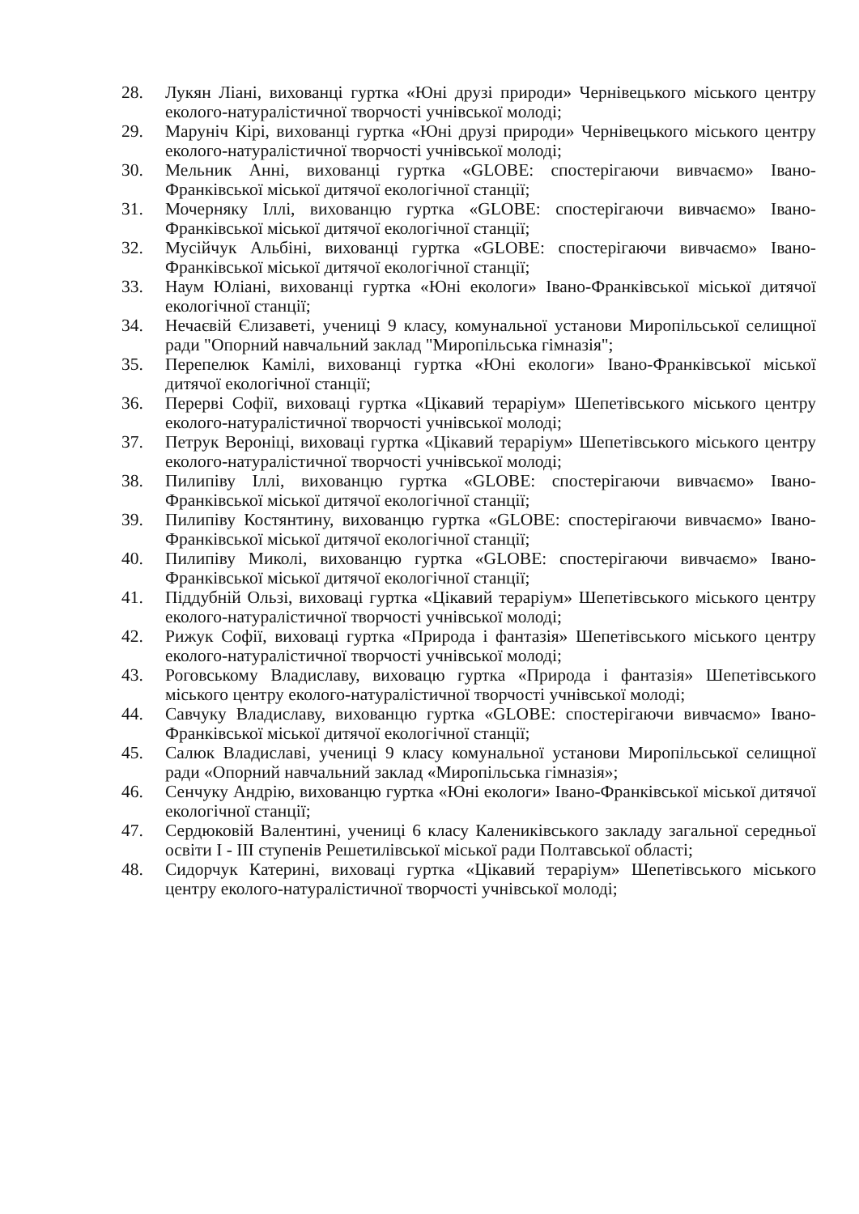28. Лукян Ліані, вихованці гуртка «Юні друзі природи» Чернівецького міського центру еколого-натуралістичної творчості учнівської молоді;
29. Маруніч Кірі, вихованці гуртка «Юні друзі природи» Чернівецького міського центру еколого-натуралістичної творчості учнівської молоді;
30. Мельник Анні, вихованці гуртка «GLOBE: спостерігаючи вивчаємо» Івано-Франківської міської дитячої екологічної станції;
31. Мочерняку Іллі, вихованцю гуртка «GLOBE: спостерігаючи вивчаємо» Івано-Франківської міської дитячої екологічної станції;
32. Мусійчук Альбіні, вихованці гуртка «GLOBE: спостерігаючи вивчаємо» Івано-Франківської міської дитячої екологічної станції;
33. Наум Юліані, вихованці гуртка «Юні екологи» Івано-Франківської міської дитячої екологічної станції;
34. Нечаєвій Єлизаветі, учениці 9 класу, комунальної установи Миропільської селищної ради "Опорний навчальний заклад "Миропільська гімназія";
35. Перепелюк Камілі, вихованці гуртка «Юні екологи» Івано-Франківської міської дитячої екологічної станції;
36. Перерві Софії, виховаці гуртка «Цікавий тераріум» Шепетівського міського центру еколого-натуралістичної творчості учнівської молоді;
37. Петрук Вероніці, виховаці гуртка «Цікавий тераріум» Шепетівського міського центру еколого-натуралістичної творчості учнівської молоді;
38. Пилипіву Іллі, вихованцю гуртка «GLOBE: спостерігаючи вивчаємо» Івано-Франківської міської дитячої екологічної станції;
39. Пилипіву Костянтину, вихованцю гуртка «GLOBE: спостерігаючи вивчаємо» Івано-Франківської міської дитячої екологічної станції;
40. Пилипіву Миколі, вихованцю гуртка «GLOBE: спостерігаючи вивчаємо» Івано-Франківської міської дитячої екологічної станції;
41. Піддубній Ользі, виховаці гуртка «Цікавий тераріум» Шепетівського міського центру еколого-натуралістичної творчості учнівської молоді;
42. Рижук Софії, виховаці гуртка «Природа і фантазія» Шепетівського міського центру еколого-натуралістичної творчості учнівської молоді;
43. Роговському Владиславу, виховацю гуртка «Природа і фантазія» Шепетівського міського центру еколого-натуралістичної творчості учнівської молоді;
44. Савчуку Владиславу, вихованцю гуртка «GLOBE: спостерігаючи вивчаємо» Івано-Франківської міської дитячої екологічної станції;
45. Салюк Владиславі, учениці 9 класу комунальної установи Миропільської селищної ради «Опорний навчальний заклад «Миропільська гімназія»;
46. Сенчуку Андрію, вихованцю гуртка «Юні екологи» Івано-Франківської міської дитячої екологічної станції;
47. Сердюковій Валентині, учениці 6 класу Калениківського закладу загальної середньої освіти I - III ступенів Решетилівської міської ради Полтавської області;
48. Сидорчук Катерині, виховаці гуртка «Цікавий тераріум» Шепетівського міського центру еколого-натуралістичної творчості учнівської молоді;